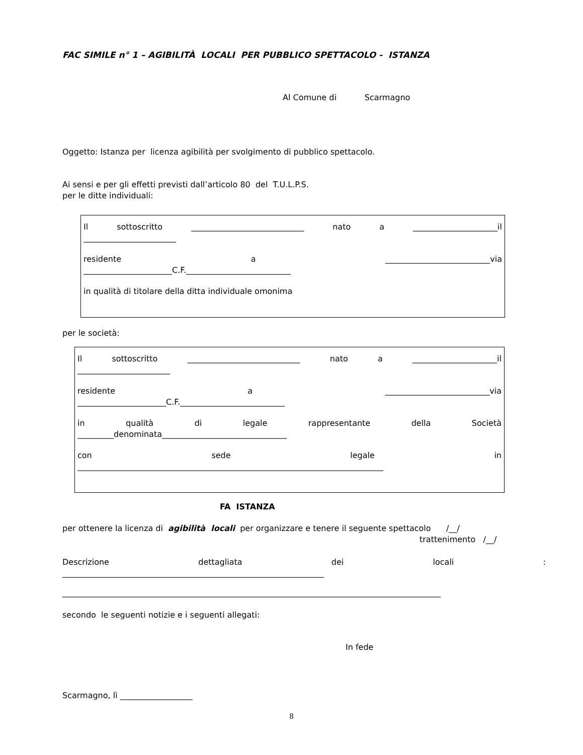FAC SIMILE n° 1 – AGIBILITÀ LOCALI PER PUBBLICO SPETTACOLO - ISTANZA
Al Comune di Scarmagno
Oggetto: Istanza per licenza agibilità per svolgimento di pubblico spettacolo.
Ai sensi e per gli effetti previsti dall’articolo 80 del T.U.L.P.S.
per le ditte individuali:
Il sottoscritto ____________________________ nato a _____________________il
_______________________
residente a __________________________via
______________________C.F.__________________________
in qualità di titolare della ditta individuale omonima
per le società:
Il sottoscritto ____________________________ nato a _____________________il
_______________________
residente a __________________________via
______________________C.F.__________________________
in qualità di legale rappresentante della Società
_________denominata_______________________________
con sede legale in
____________________________________________________________________________
FA ISTANZA
per ottenere la licenza di agibilità locali per organizzare e tenere il seguente spettacolo /__/
trattenimento /__/
Descrizione dettagliata dei locali:
_________________________________________________________________
______________________________________________________________________________________________
secondo le seguenti notizie e i seguenti allegati:
In fede
Scarmagno, lì __________________
8